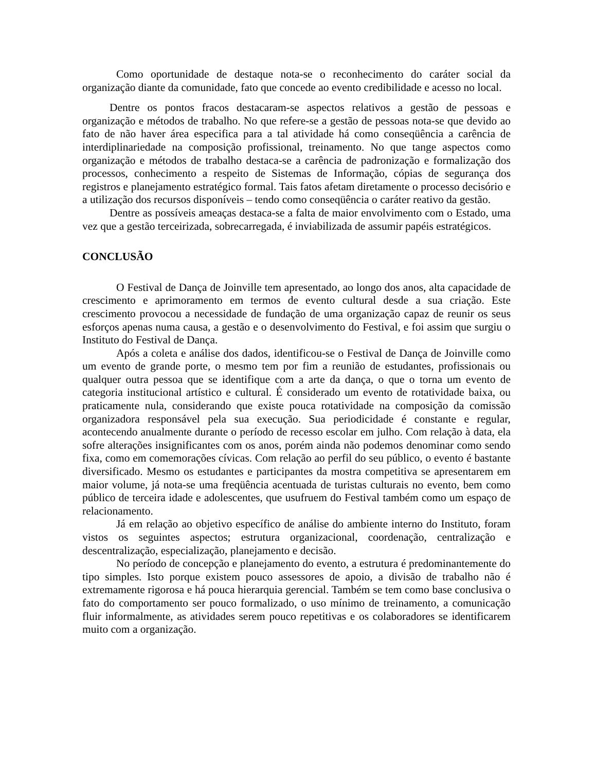Como oportunidade de destaque nota-se o reconhecimento do caráter social da organização diante da comunidade, fato que concede ao evento credibilidade e acesso no local.
Dentre os pontos fracos destacaram-se aspectos relativos a gestão de pessoas e organização e métodos de trabalho. No que refere-se a gestão de pessoas nota-se que devido ao fato de não haver área especifica para a tal atividade há como conseqüência a carência de interdiplinariedade na composição profissional, treinamento. No que tange aspectos como organização e métodos de trabalho destaca-se a carência de padronização e formalização dos processos, conhecimento a respeito de Sistemas de Informação, cópias de segurança dos registros e planejamento estratégico formal. Tais fatos afetam diretamente o processo decisório e a utilização dos recursos disponíveis – tendo como conseqüência o caráter reativo da gestão.
Dentre as possíveis ameaças destaca-se a falta de maior envolvimento com o Estado, uma vez que a gestão terceirizada, sobrecarregada, é inviabilizada de assumir papéis estratégicos.
CONCLUSÃO
O Festival de Dança de Joinville tem apresentado, ao longo dos anos, alta capacidade de crescimento e aprimoramento em termos de evento cultural desde a sua criação. Este crescimento provocou a necessidade de fundação de uma organização capaz de reunir os seus esforços apenas numa causa, a gestão e o desenvolvimento do Festival, e foi assim que surgiu o Instituto do Festival de Dança.
Após a coleta e análise dos dados, identificou-se o Festival de Dança de Joinville como um evento de grande porte, o mesmo tem por fim a reunião de estudantes, profissionais ou qualquer outra pessoa que se identifique com a arte da dança, o que o torna um evento de categoria institucional artístico e cultural. É considerado um evento de rotatividade baixa, ou praticamente nula, considerando que existe pouca rotatividade na composição da comissão organizadora responsável pela sua execução. Sua periodicidade é constante e regular, acontecendo anualmente durante o período de recesso escolar em julho. Com relação à data, ela sofre alterações insignificantes com os anos, porém ainda não podemos denominar como sendo fixa, como em comemorações cívicas. Com relação ao perfil do seu público, o evento é bastante diversificado. Mesmo os estudantes e participantes da mostra competitiva se apresentarem em maior volume, já nota-se uma freqüência acentuada de turistas culturais no evento, bem como público de terceira idade e adolescentes, que usufruem do Festival também como um espaço de relacionamento.
Já em relação ao objetivo específico de análise do ambiente interno do Instituto, foram vistos os seguintes aspectos; estrutura organizacional, coordenação, centralização e descentralização, especialização, planejamento e decisão.
No período de concepção e planejamento do evento, a estrutura é predominantemente do tipo simples. Isto porque existem pouco assessores de apoio, a divisão de trabalho não é extremamente rigorosa e há pouca hierarquia gerencial. Também se tem como base conclusiva o fato do comportamento ser pouco formalizado, o uso mínimo de treinamento, a comunicação fluir informalmente, as atividades serem pouco repetitivas e os colaboradores se identificarem muito com a organização.